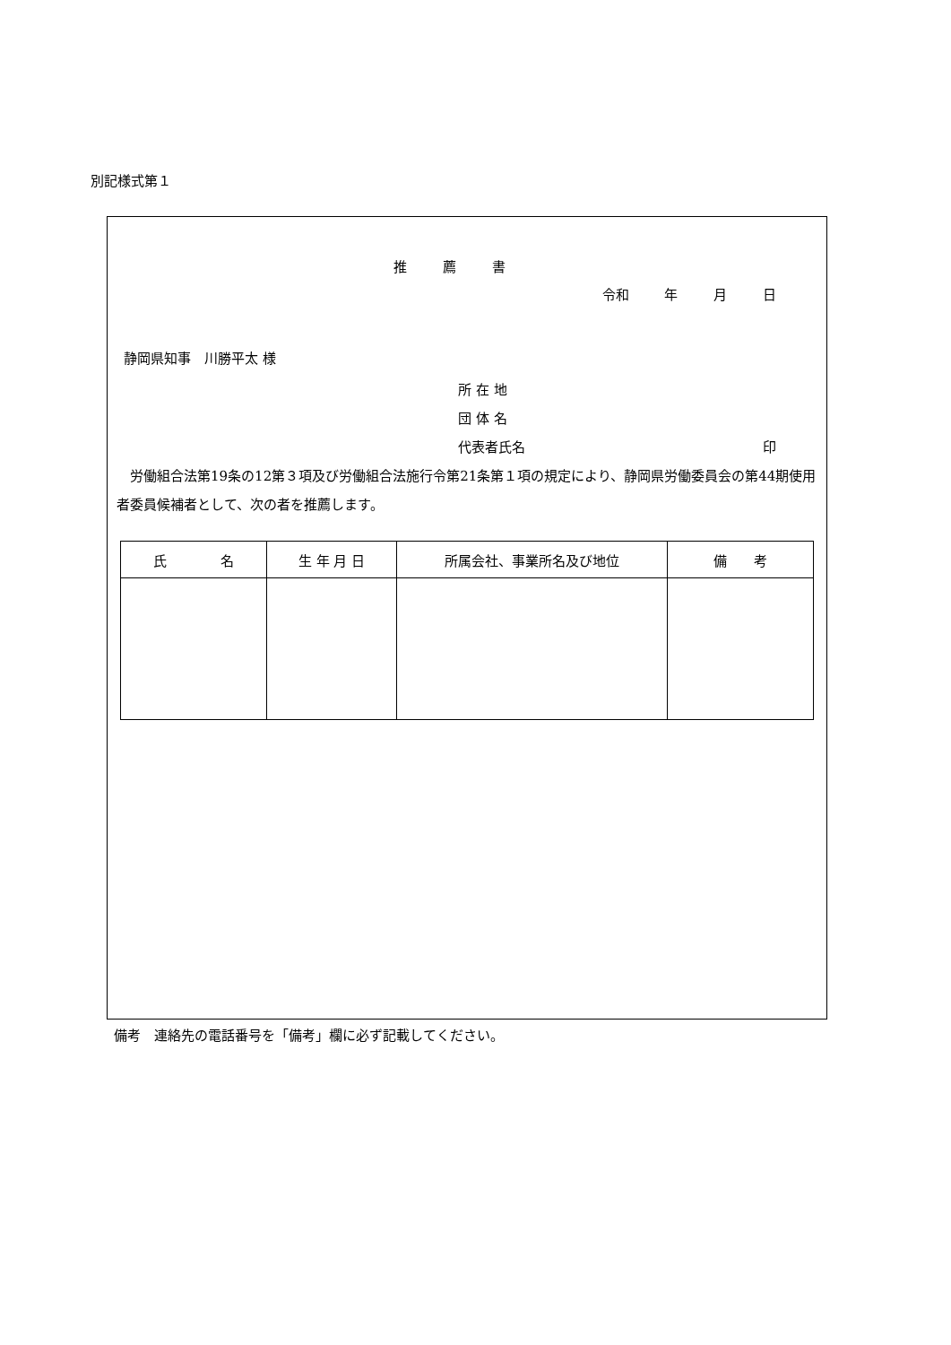別記様式第１
推薦書
令和　 年 　月 　日
静岡県知事　川勝平太 様
所 在 地
団 体 名
代表者氏名 印
労働組合法第19条の12第３項及び労働組合法施行令第21条第１項の規定により、静岡県労働委員会の第44期使用者委員候補者として、次の者を推薦します。
| 氏 名 | 生 年 月 日 | 所属会社、事業所名及び地位 | 備 考 |
| --- | --- | --- | --- |
備考　連絡先の電話番号を「備考」欄に必ず記載してください。